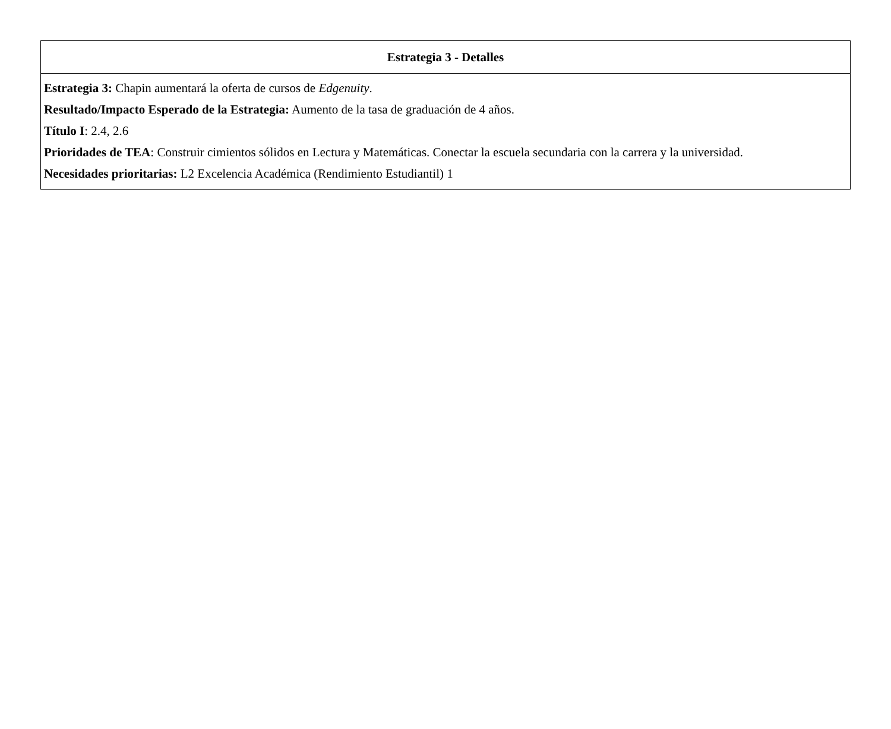| Estrategia 3 - Detalles |
| --- |
| Estrategia 3: Chapin aumentará la oferta de cursos de Edgenuity . Resultado/Impacto Esperado de la Estrategia: Aumento de la tasa de graduación de 4 años. Título I : 2.4, 2.6 Prioridades de TEA : Construir cimientos sólidos en Lectura y Matemáticas. Conectar la escuela secundaria con la carrera y la universidad. Necesidades prioritarias: L2 Excelencia Académica (Rendimiento Estudiantil) 1 |